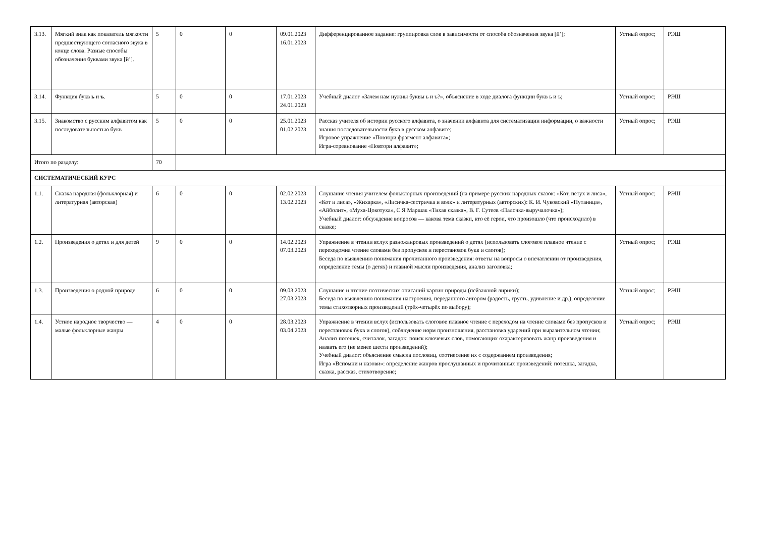| 3.13. | Мягкий знак как показатель мягкости предшествующего согласного звука в конце слова. Разные способы обозначения буквами звука [й’]. | 5 | 0 | 0 | 09.01.2023 16.01.2023 | Дифференцированное задание: группировка слов в зависимости от способа обозначения звука [й’]; | Устный опрос; | РЭШ |
| 3.14. | Функция букв ь и ъ . | 5 | 0 | 0 | 17.01.2023 24.01.2023 | Учебный диалог «Зачем нам нужны буквы ь и ъ?», объяснение в ходе диалога функции букв ь и ъ; | Устный опрос; | РЭШ |
| 3.15. | Знакомство с русским алфавитом как последовательностью букв | 5 | 0 | 0 | 25.01.2023 01.02.2023 | Рассказ учителя об истории русского алфавита, о значении алфавита для систематизации информации, о важности знания последовательности букв в русском алфавите; Игровое упражнение «Повтори фрагмент алфавита»; Игра-соревнование «Повтори алфавит»; | Устный опрос; | РЭШ |
| Итого по разделу: | | 70 | | | | | | |
| СИСТЕМАТИЧЕСКИЙ КУРС | | | | | | | | |
| 1.1. | Сказка народная (фольклорная) и литературная (авторская) | 6 | 0 | 0 | 02.02.2023 13.02.2023 | Слушание чтения учителем фольклорных произведений (на примере русских народных сказок: «Кот, петух и лиса», «Кот и лиса», «Жихарка», «Лисичка-сестричка и волк» и литературных (авторских): К. И. Чуковский «Путаница», «Айболит», «Муха-Цокотуха», С Я Маршак «Тихая сказка», В. Г. Сутеев «Палочка-выручалочка»); Учебный диалог: обсуждение вопросов — какова тема сказки, кто её герои, что произошло (что происходило) в сказке; | Устный опрос; | РЭШ |
| 1.2. | Произведения о детях и для детей | 9 | 0 | 0 | 14.02.2023 07.03.2023 | Упражнение в чтении вслух разножанровых произведений о детях (использовать слоговое плавное чтение с переходомна чтение словами без пропусков и перестановок букв и слогов); Беседа по выявлению понимания прочитанного произведения: ответы на вопросы о впечатлении от произведения, определение темы (о детях) и главной мысли произведения, анализ заголовка; | Устный опрос; | РЭШ |
| 1.3. | Произведения о родной природе | 6 | 0 | 0 | 09.03.2023 27.03.2023 | Слушание и чтение поэтических описаний картин природы (пейзажной лирики); Беседа по выявлению понимания настроения, переданного автором (радость, грусть, удивление и др.), определение темы стихотворных произведений (трёх-четырёх по выбору); | Устный опрос; | РЭШ |
| 1.4. | Устное народное творчество — малые фольклорные жанры | 4 | 0 | 0 | 28.03.2023 03.04.2023 | Упражнение в чтении вслух (использовать слоговое плавное чтение с переходом на чтение словами без пропусков и перестановок букв и слогов), соблюдение норм произношения, расстановка ударений при выразительном чтении; Анализ потешек, считалок, загадок: поиск ключевых слов, помогающих охарактеризовать жанр произведения и назвать его (не менее шести произведений); Учебный диалог: объяснение смысла пословиц, соотнесение их с содержанием произведения; Игра «Вспомни и назови»: определение жанров прослушанных и прочитанных произведений: потешка, загадка, сказка, рассказ, стихотворение; | Устный опрос; | РЭШ |